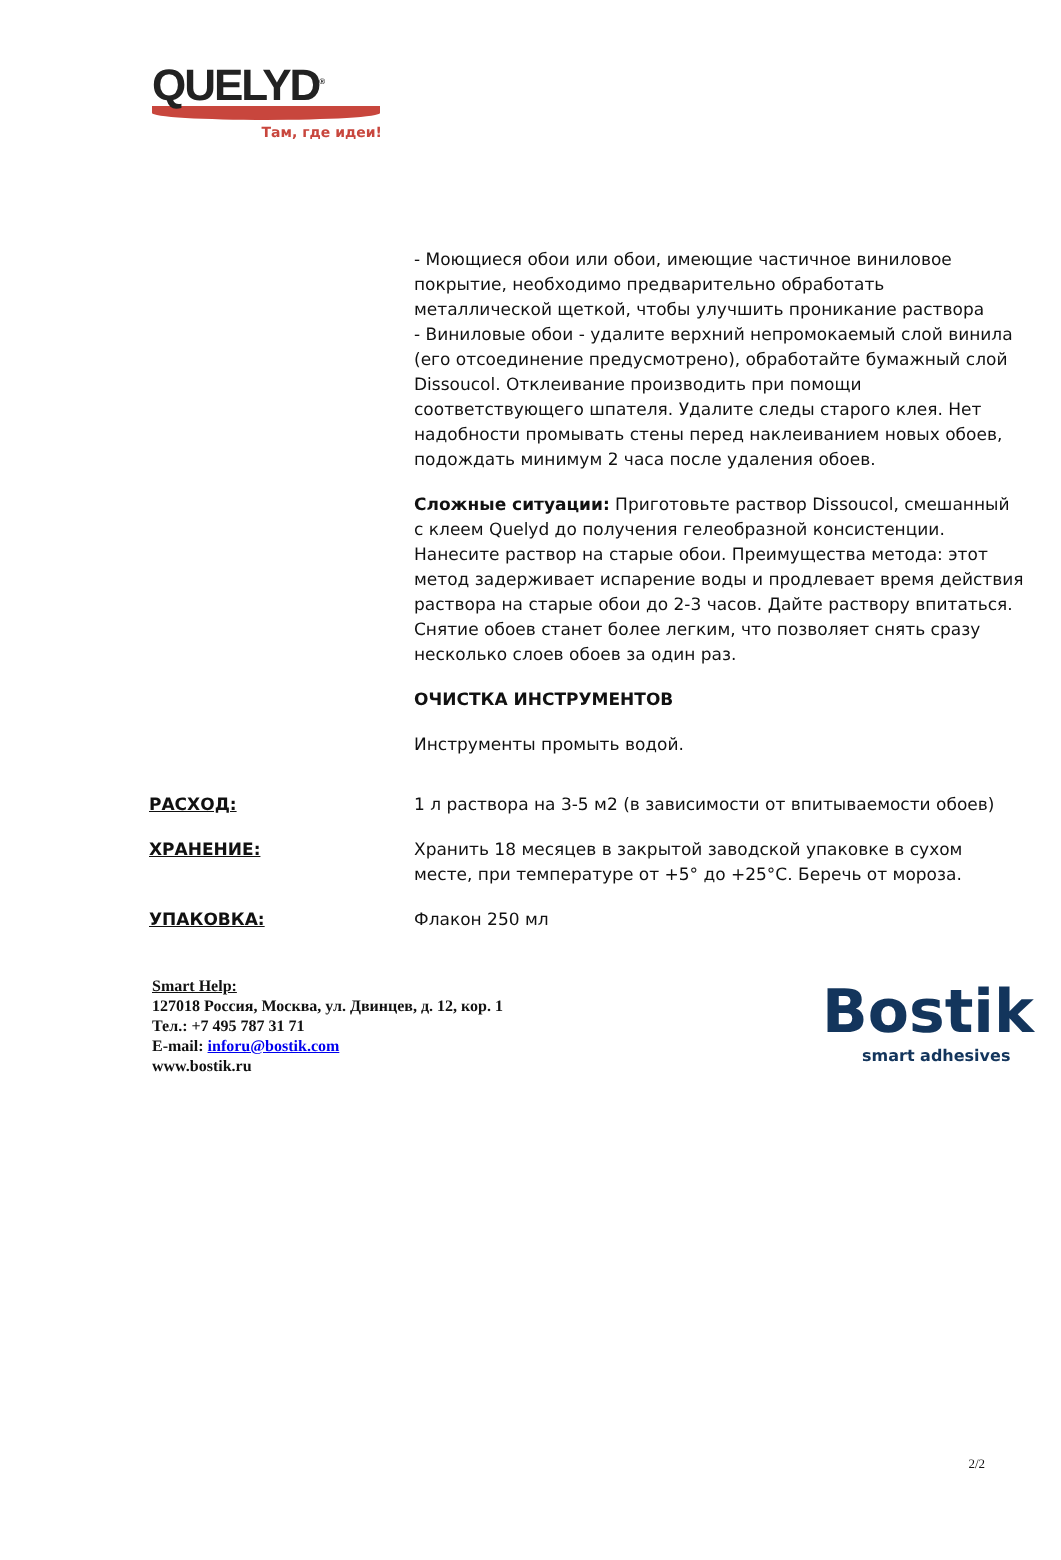QUELYD<sup>®</sup>
Там, где идеи!
- Моющиеся обои или обои, имеющие частичное виниловое покрытие, необходимо предварительно обработать металлической щеткой, чтобы улучшить проникание раствора
- Виниловые обои - удалите верхний непромокаемый слой винила (его отсоединение предусмотрено), обработайте бумажный слой Dissoucol. Отклеивание производить при помощи соответствующего шпателя. Удалите следы старого клея. Нет надобности промывать стены перед наклеиванием новых обоев, подождать минимум 2 часа после удаления обоев.
Сложные ситуации: Приготовьте раствор Dissoucol, смешанный с клеем Quelyd до получения гелеобразной консистенции. Нанесите раствор на старые обои. Преимущества метода: этот метод задерживает испарение воды и продлевает время действия раствора на старые обои до 2-3 часов. Дайте раствору впитаться. Снятие обоев станет более легким, что позволяет снять сразу несколько слоев обоев за один раз.
ОЧИСТКА ИНСТРУМЕНТОВ
Инструменты промыть водой.
РАСХОД: 1 л раствора на 3-5 м2 (в зависимости от впитываемости обоев)
ХРАНЕНИЕ: Хранить 18 месяцев в закрытой заводской упаковке в сухом месте, при температуре от +5° до +25°С. Беречь от мороза.
УПАКОВКА: Флакон 250 мл
Smart Help:
127018 Россия, Москва, ул. Двинцев, д. 12, кор. 1
Тел.: +7 495 787 31 71
E-mail: inforu@bostik.com
www.bostik.ru
Bostik
smart adhesives
2/2